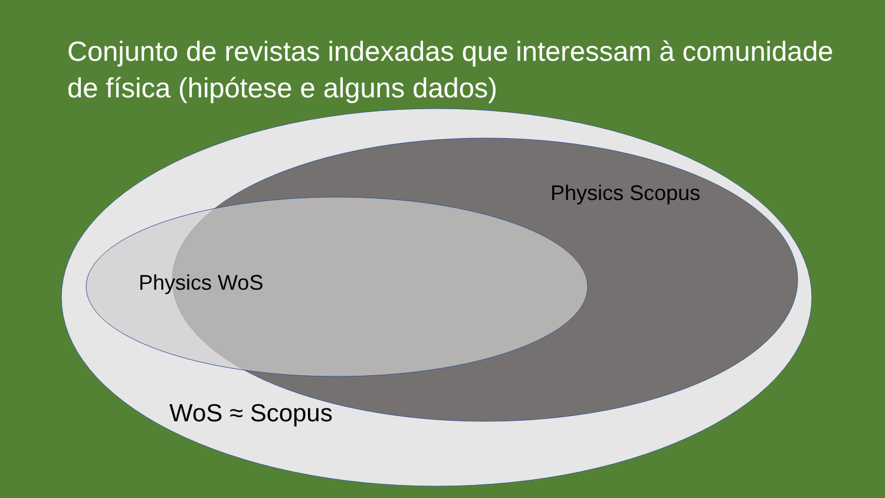Conjunto de revistas indexadas que interessam à comunidade de física (hipótese e alguns dados)
Physics Scopus
Physics WoS
WoS ≈ Scopus